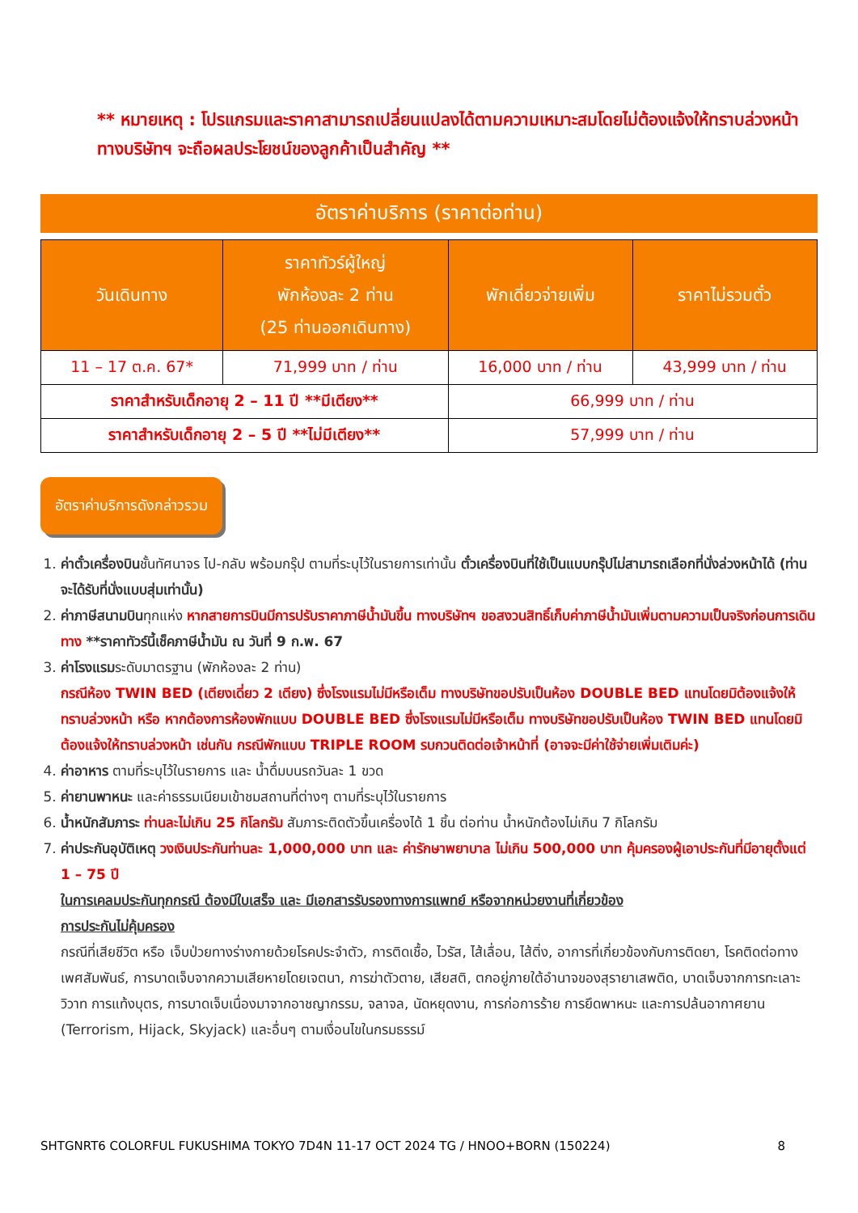** หมายเหตุ : โปรแกรมและราคาสามารถเปลี่ยนแปลงได้ตามความเหมาะสมโดยไม่ต้องแจ้งให้ทราบล่วงหน้าทางบริษัทฯ จะถือผลประโยชน์ของลูกค้าเป็นสำคัญ **
อัตราค่าบริการ (ราคาต่อท่าน)
| วันเดินทาง | ราคาทัวร์ผู้ใหญ่ พักห้องละ 2 ท่าน (25 ท่านออกเดินทาง) | พักเดี่ยวจ่ายเพิ่ม | ราคาไม่รวมตั๋ว |
| --- | --- | --- | --- |
| 11 – 17 ต.ค. 67* | 71,999 บาท / ท่าน | 16,000 บาท / ท่าน | 43,999 บาท / ท่าน |
| ราคาสำหรับเด็กอายุ 2 – 11 ปี **มีเตียง** | | 66,999 บาท / ท่าน | |
| ราคาสำหรับเด็กอายุ 2 – 5 ปี **ไม่มีเตียง** | | 57,999 บาท / ท่าน | |
อัตราค่าบริการดังกล่าวรวม
1. ค่าตั๋วเครื่องบินชั้นทัศนาจร ไป-กลับ พร้อมกรุ๊ป ตามที่ระบุไว้ในรายการเท่านั้น ตั๋วเครื่องบินที่ใช้เป็นแบบกรุ๊ปไม่สามารถเลือกที่นั่งล่วงหน้าได้ (ท่านจะได้รับที่นั่งแบบสุ่มเท่านั้น)
2. ค่าภาษีสนามบินทุกแห่ง หากสายการบินมีการปรับราคาภาษีน้ำมันขึ้น ทางบริษัทฯ ขอสงวนสิทธิ์เก็บค่าภาษีน้ำมันเพิ่มตามความเป็นจริงก่อนการเดินทาง **ราคาทัวร์นี้เช็คภาษีน้ำมัน ณ วันที่ 9 ก.พ. 67
3. ค่าโรงแรมระดับมาตรฐาน (พักห้องละ 2 ท่าน)
กรณีห้อง TWIN BED (เตียงเดี่ยว 2 เตียง) ซึ่งโรงแรมไม่มีหรือเต็ม ทางบริษัทขอปรับเป็นห้อง DOUBLE BED แทนโดยมิต้องแจ้งให้ทราบล่วงหน้า หรือ หากต้องการห้องพักแบบ DOUBLE BED ซึ่งโรงแรมไม่มีหรือเต็ม ทางบริษัทขอปรับเป็นห้อง TWIN BED แทนโดยมิต้องแจ้งให้ทราบล่วงหน้า เช่นกัน กรณีพักแบบ TRIPLE ROOM รบกวนติดต่อเจ้าหน้าที่ (อาจจะมีค่าใช้จ่ายเพิ่มเติมค่ะ)
4. ค่าอาหาร ตามที่ระบุไว้ในรายการ และ น้ำดื่มบนรถวันละ 1 ขวด
5. ค่ายานพาหนะ และค่าธรรมเนียมเข้าชมสถานที่ต่างๆ ตามที่ระบุไว้ในรายการ
6. น้ำหนักสัมภาระ ท่านละไม่เกิน 25 กิโลกรัม สัมภาระติดตัวขึ้นเครื่องได้ 1 ชิ้น ต่อท่าน น้ำหนักต้องไม่เกิน 7 กิโลกรัม
7. ค่าประกันอุบัติเหตุ วงเงินประกันท่านละ 1,000,000 บาท และ ค่ารักษาพยาบาล ไม่เกิน 500,000 บาท คุ้มครองผู้เอาประกันที่มีอายุตั้งแต่ 1 – 75 ปี
ในการเคลมประกันทุกกรณี ต้องมีใบเสร็จ และ มีเอกสารรับรองทางการแพทย์ หรือจากหน่วยงานที่เกี่ยวข้อง
การประกันไม่คุ้มครอง
กรณีที่เสียชีวิต หรือ เจ็บป่วยทางร่างกายด้วยโรคประจำตัว, การติดเชื้อ, ไวรัส, ไส้เลื่อน, ไส้ติ่ง, อาการที่เกี่ยวข้องกับการติดยา, โรคติดต่อทางเพศสัมพันธ์, การบาดเจ็บจากความเสียหายโดยเจตนา, การฆ่าตัวตาย, เสียสติ, ตกอยู่ภายใต้อำนาจของสุรายาเสพติด, บาดเจ็บจากการทะเลาะวิวาท การแท้งบุตร, การบาดเจ็บเนื่องมาจากอาชญากรรม, จลาจล, นัดหยุดงาน, การก่อการร้าย การยึดพาหนะ และการปล้นอากาศยาน (Terrorism, Hijack, Skyjack) และอื่นๆ ตามเงื่อนไขในกรมธรรม์
SHTGNRT6 COLORFUL FUKUSHIMA TOKYO 7D4N 11-17 OCT 2024 TG / HNOO+BORN (150224) 8